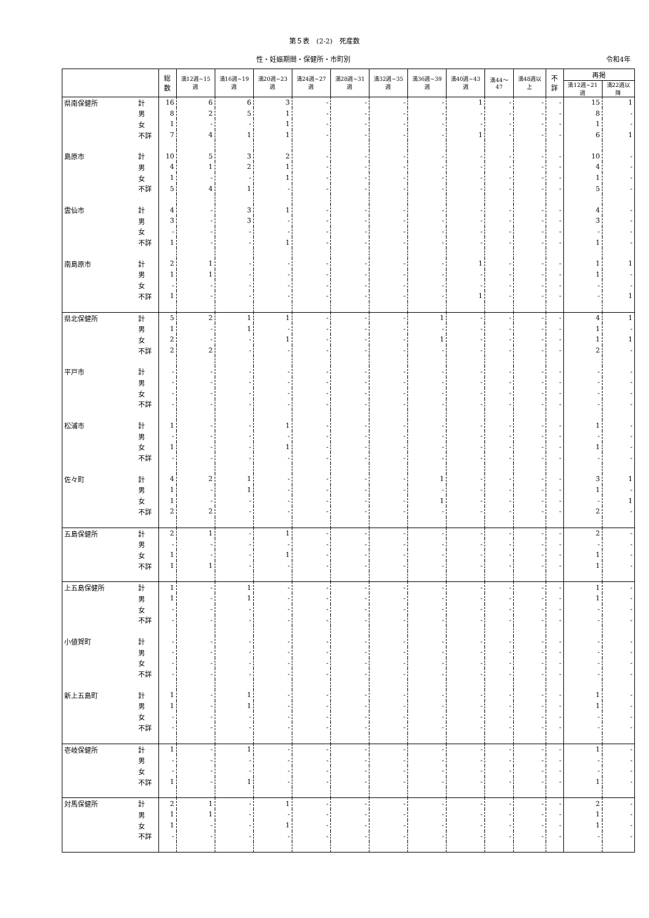第５表　(2-2)　死産数
性・妊娠期間・保健所・市町別 令和4年
| | | 総数 | 満12週~15週 | 満16週~19週 | 満20週~23週 | 満24週~27週 | 満28週~31週 | 満32週~35週 | 満36週~39週 | 満40週~43週 | 満44～47 | 満48週以上 | 不詳 | 再掲 | |
| --- | --- | --- | --- | --- | --- | --- | --- | --- | --- | --- | --- | --- | --- | --- | --- |
| | | | | | | | | | | | | | | 満12週~21週 | 満22週以降 |
| 県南保健所 | 計 | 16 | 6 | 6 | 3 | - | - | - | - | 1 | - | - | - | 15 | 1 |
| | 男 | 8 | 2 | 5 | 1 | - | - | - | - | - | - | - | - | 8 | - |
| | 女 | 1 | - | - | 1 | - | - | - | - | - | - | - | - | 1 | - |
| | 不詳 | 7 | 4 | 1 | 1 | - | - | - | - | 1 | - | - | - | 6 | 1 |
| 島原市 | 計 | 10 | 5 | 3 | 2 | - | - | - | - | - | - | - | - | 10 | - |
| | 男 | 4 | 1 | 2 | 1 | - | - | - | - | - | - | - | - | 4 | - |
| | 女 | 1 | - | - | 1 | - | - | - | - | - | - | - | - | 1 | - |
| | 不詳 | 5 | 4 | 1 | - | - | - | - | - | - | - | - | - | 5 | - |
| 雲仙市 | 計 | 4 | - | 3 | 1 | - | - | - | - | - | - | - | - | 4 | - |
| | 男 | 3 | - | 3 | - | - | - | - | - | - | - | - | - | 3 | - |
| | 女 | - | - | - | - | - | - | - | - | - | - | - | - | - | - |
| | 不詳 | 1 | - | - | 1 | - | - | - | - | - | - | - | - | 1 | - |
| 南島原市 | 計 | 2 | 1 | - | - | - | - | - | - | 1 | - | - | - | 1 | 1 |
| | 男 | 1 | 1 | - | - | - | - | - | - | - | - | - | - | 1 | - |
| | 女 | - | - | - | - | - | - | - | - | - | - | - | - | - | - |
| | 不詳 | 1 | - | - | - | - | - | - | - | 1 | - | - | - | - | 1 |
| 県北保健所 | 計 | 5 | 2 | 1 | 1 | - | - | - | 1 | - | - | - | - | 4 | 1 |
| | 男 | 1 | - | 1 | - | - | - | - | - | - | - | - | - | 1 | - |
| | 女 | 2 | - | - | 1 | - | - | - | 1 | - | - | - | - | 1 | 1 |
| | 不詳 | 2 | 2 | - | - | - | - | - | - | - | - | - | - | 2 | - |
| 平戸市 | 計 | - | - | - | - | - | - | - | - | - | - | - | - | - | - |
| | 男 | - | - | - | - | - | - | - | - | - | - | - | - | - | - |
| | 女 | - | - | - | - | - | - | - | - | - | - | - | - | - | - |
| | 不詳 | - | - | - | - | - | - | - | - | - | - | - | - | - | - |
| 松浦市 | 計 | 1 | - | - | 1 | - | - | - | - | - | - | - | - | 1 | - |
| | 男 | - | - | - | - | - | - | - | - | - | - | - | - | - | - |
| | 女 | 1 | - | - | 1 | - | - | - | - | - | - | - | - | 1 | - |
| | 不詳 | - | - | - | - | - | - | - | - | - | - | - | - | - | - |
| 佐々町 | 計 | 4 | 2 | 1 | - | - | - | - | 1 | - | - | - | - | 3 | 1 |
| | 男 | 1 | - | 1 | - | - | - | - | - | - | - | - | - | 1 | - |
| | 女 | 1 | - | - | - | - | - | - | 1 | - | - | - | - | - | 1 |
| | 不詳 | 2 | 2 | - | - | - | - | - | - | - | - | - | - | 2 | - |
| 五島保健所 | 計 | 2 | 1 | - | 1 | - | - | - | - | - | - | - | - | 2 | - |
| | 男 | - | - | - | - | - | - | - | - | - | - | - | - | - | - |
| | 女 | 1 | - | - | 1 | - | - | - | - | - | - | - | - | 1 | - |
| | 不詳 | 1 | 1 | - | - | - | - | - | - | - | - | - | - | 1 | - |
| 上五島保健所 | 計 | 1 | - | 1 | - | - | - | - | - | - | - | - | - | 1 | - |
| | 男 | 1 | - | 1 | - | - | - | - | - | - | - | - | - | 1 | - |
| | 女 | - | - | - | - | - | - | - | - | - | - | - | - | - | - |
| | 不詳 | - | - | - | - | - | - | - | - | - | - | - | - | - | - |
| 小値賀町 | 計 | - | - | - | - | - | - | - | - | - | - | - | - | - | - |
| | 男 | - | - | - | - | - | - | - | - | - | - | - | - | - | - |
| | 女 | - | - | - | - | - | - | - | - | - | - | - | - | - | - |
| | 不詳 | - | - | - | - | - | - | - | - | - | - | - | - | - | - |
| 新上五島町 | 計 | 1 | - | 1 | - | - | - | - | - | - | - | - | - | 1 | - |
| | 男 | 1 | - | 1 | - | - | - | - | - | - | - | - | - | 1 | - |
| | 女 | - | - | - | - | - | - | - | - | - | - | - | - | - | - |
| | 不詳 | - | - | - | - | - | - | - | - | - | - | - | - | - | - |
| 壱岐保健所 | 計 | 1 | - | 1 | - | - | - | - | - | - | - | - | - | 1 | - |
| | 男 | - | - | - | - | - | - | - | - | - | - | - | - | - | - |
| | 女 | - | - | - | - | - | - | - | - | - | - | - | - | - | - |
| | 不詳 | 1 | - | 1 | - | - | - | - | - | - | - | - | - | 1 | - |
| 対馬保健所 | 計 | 2 | 1 | - | 1 | - | - | - | - | - | - | - | - | 2 | - |
| | 男 | 1 | 1 | - | - | - | - | - | - | - | - | - | - | 1 | - |
| | 女 | 1 | - | - | 1 | - | - | - | - | - | - | - | - | 1 | - |
| | 不詳 | - | - | - | - | - | - | - | - | - | - | - | - | - | - |